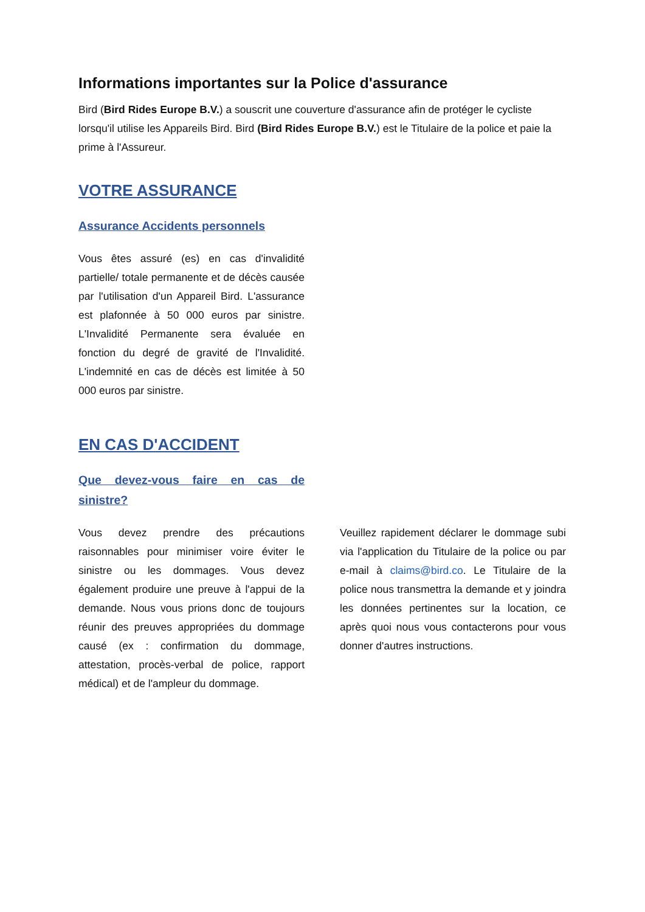Informations importantes sur la Police d'assurance
Bird (Bird Rides Europe B.V.) a souscrit une couverture d'assurance afin de protéger le cycliste lorsqu'il utilise les Appareils Bird. Bird (Bird Rides Europe B.V.) est le Titulaire de la police et paie la prime à l'Assureur.
VOTRE ASSURANCE
Assurance Accidents personnels
Vous êtes assuré (es) en cas d'invalidité partielle/ totale permanente et de décès causée par l'utilisation d'un Appareil Bird. L'assurance est plafonnée à 50 000 euros par sinistre. L'Invalidité Permanente sera évaluée en fonction du degré de gravité de l'Invalidité. L'indemnité en cas de décès est limitée à 50 000 euros par sinistre.
EN CAS D'ACCIDENT
Que devez-vous faire en cas de sinistre?
Vous devez prendre des précautions raisonnables pour minimiser voire éviter le sinistre ou les dommages. Vous devez également produire une preuve à l'appui de la demande. Nous vous prions donc de toujours réunir des preuves appropriées du dommage causé (ex : confirmation du dommage, attestation, procès-verbal de police, rapport médical) et de l'ampleur du dommage.
Veuillez rapidement déclarer le dommage subi via l'application du Titulaire de la police ou par e-mail à claims@bird.co. Le Titulaire de la police nous transmettra la demande et y joindra les données pertinentes sur la location, ce après quoi nous vous contacterons pour vous donner d'autres instructions.